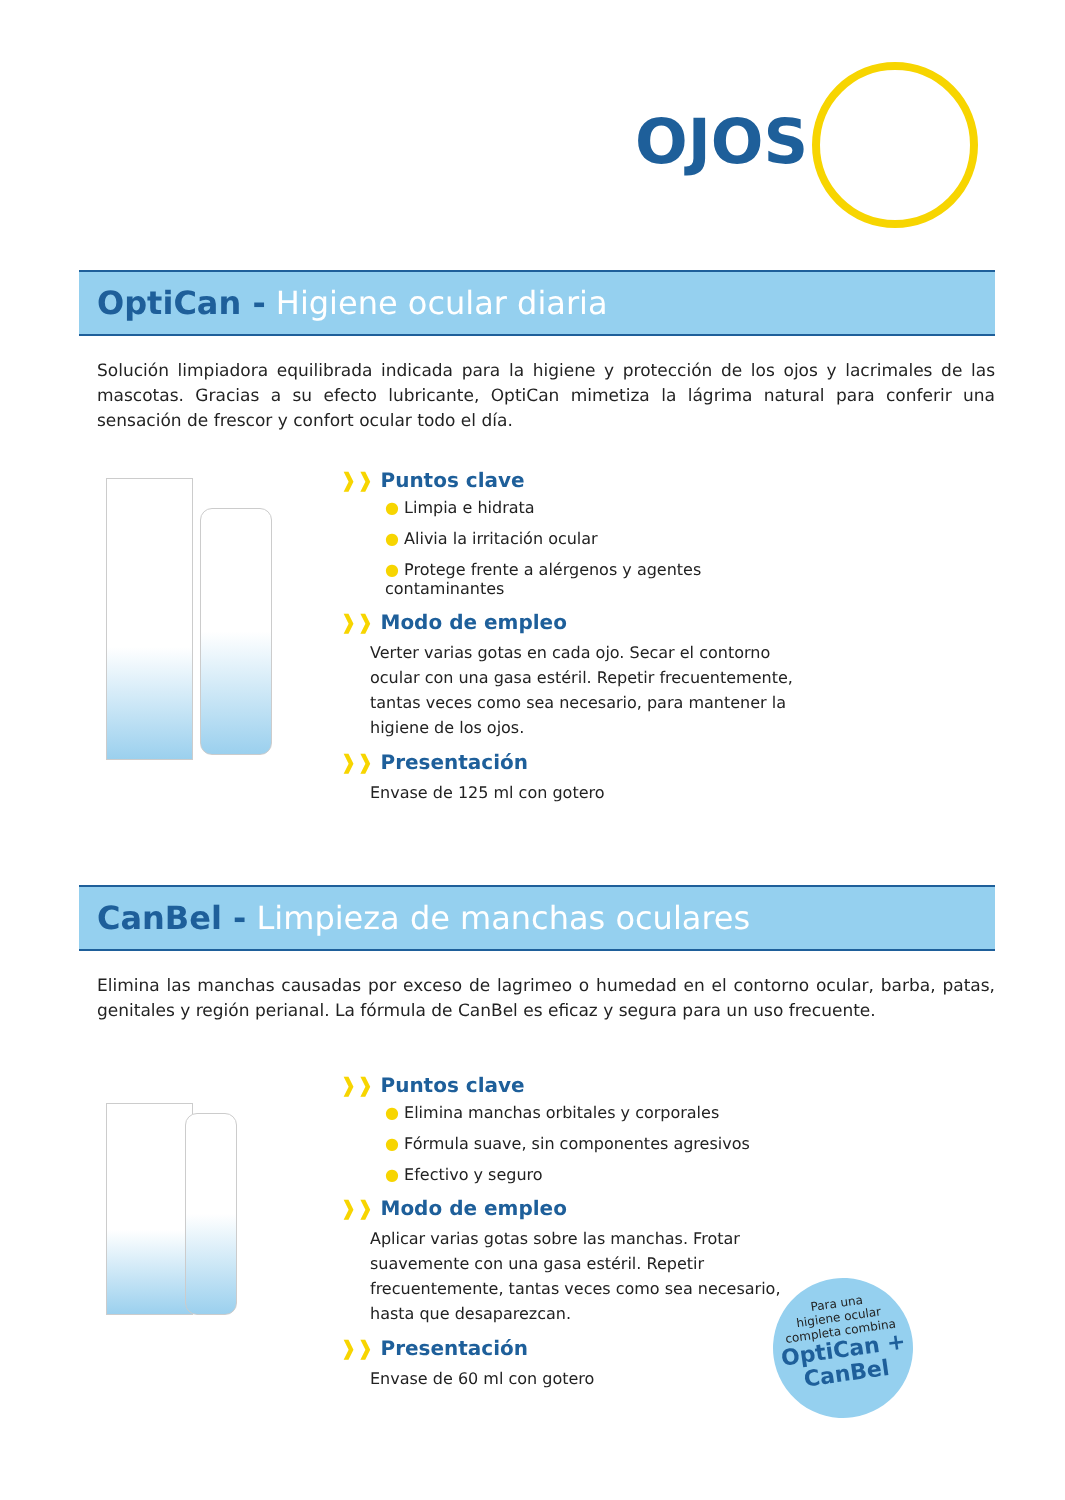OJOS
OptiCan - Higiene ocular diaria
Solución limpiadora equilibrada indicada para la higiene y protección de los ojos y lacrimales de las mascotas. Gracias a su efecto lubricante, OptiCan mimetiza la lágrima natural para conferir una sensación de frescor y confort ocular todo el día.
❱❱ Puntos clave
● Limpia e hidrata
● Alivia la irritación ocular
● Protege frente a alérgenos y agentes contaminantes
❱❱ Modo de empleo
Verter varias gotas en cada ojo. Secar el contorno ocular con una gasa estéril. Repetir frecuentemente, tantas veces como sea necesario, para mantener la higiene de los ojos.
❱❱ Presentación
Envase de 125 ml con gotero
CanBel - Limpieza de manchas oculares
Elimina las manchas causadas por exceso de lagrimeo o humedad en el contorno ocular, barba, patas, genitales y región perianal. La fórmula de CanBel es eficaz y segura para un uso frecuente.
❱❱ Puntos clave
● Elimina manchas orbitales y corporales
● Fórmula suave, sin componentes agresivos
● Efectivo y seguro
❱❱ Modo de empleo
Aplicar varias gotas sobre las manchas. Frotar suavemente con una gasa estéril. Repetir frecuentemente, tantas veces como sea necesario, hasta que desaparezcan.
❱❱ Presentación
Envase de 60 ml con gotero
Para una
higiene ocular
completa combina
OptiCan +
CanBel